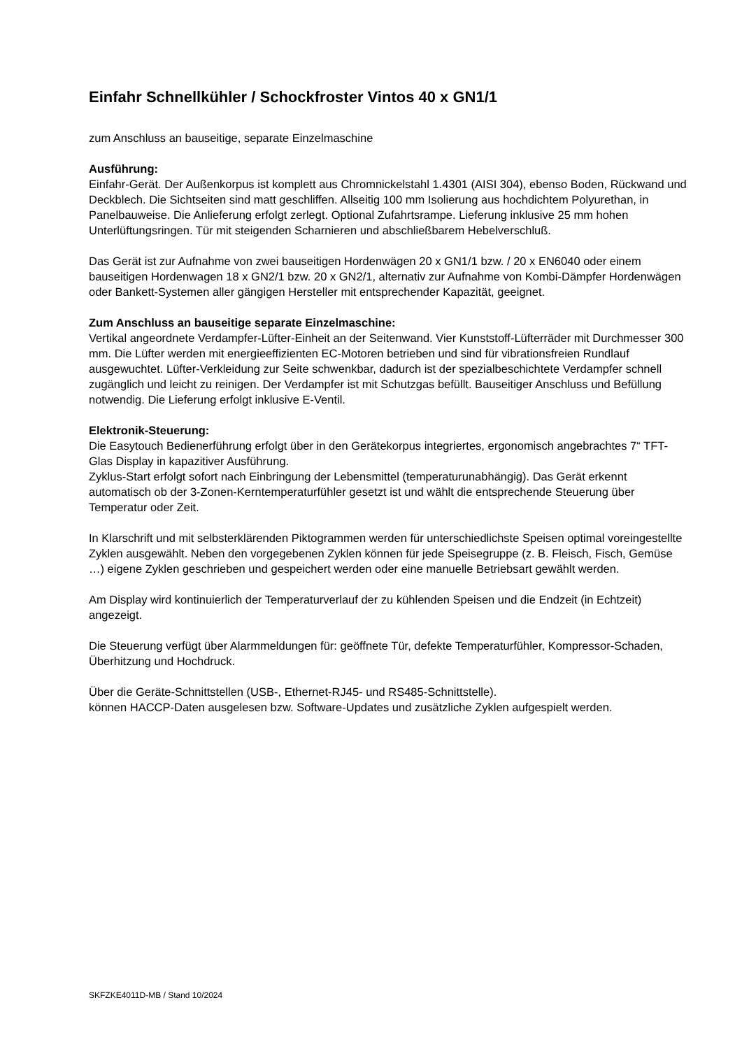Einfahr Schnellkühler / Schockfroster Vintos 40 x GN1/1
zum Anschluss an bauseitige, separate Einzelmaschine
Ausführung:
Einfahr-Gerät. Der Außenkorpus ist komplett aus Chromnickelstahl 1.4301 (AISI 304), ebenso Boden, Rückwand und Deckblech. Die Sichtseiten sind matt geschliffen. Allseitig 100 mm Isolierung aus hochdichtem Polyurethan, in Panelbauweise. Die Anlieferung erfolgt zerlegt. Optional Zufahrtsrampe. Lieferung inklusive 25 mm hohen Unterlüftungsringen. Tür mit steigenden Scharnieren und abschließbarem Hebelverschluß.
Das Gerät ist zur Aufnahme von zwei bauseitigen Hordenwägen 20 x GN1/1 bzw. / 20 x EN6040 oder einem bauseitigen Hordenwagen 18 x GN2/1 bzw. 20 x GN2/1, alternativ zur Aufnahme von Kombi-Dämpfer Hordenwägen oder Bankett-Systemen aller gängigen Hersteller mit entsprechender Kapazität, geeignet.
Zum Anschluss an bauseitige separate Einzelmaschine:
Vertikal angeordnete Verdampfer-Lüfter-Einheit an der Seitenwand. Vier Kunststoff-Lüfterräder mit Durchmesser 300 mm. Die Lüfter werden mit energieeffizienten EC-Motoren betrieben und sind für vibrationsfreien Rundlauf ausgewuchtet. Lüfter-Verkleidung zur Seite schwenkbar, dadurch ist der spezialbeschichtete Verdampfer schnell zugänglich und leicht zu reinigen. Der Verdampfer ist mit Schutzgas befüllt. Bauseitiger Anschluss und Befüllung notwendig. Die Lieferung erfolgt inklusive E-Ventil.
Elektronik-Steuerung:
Die Easytouch Bedienerführung erfolgt über in den Gerätekorpus integriertes, ergonomisch angebrachtes 7“ TFT-Glas Display in kapazitiver Ausführung.
Zyklus-Start erfolgt sofort nach Einbringung der Lebensmittel (temperaturunabhängig). Das Gerät erkennt automatisch ob der 3-Zonen-Kerntemperaturfühler gesetzt ist und wählt die entsprechende Steuerung über Temperatur oder Zeit.
In Klarschrift und mit selbsterklärenden Piktogrammen werden für unterschiedlichste Speisen optimal voreingestellte Zyklen ausgewählt. Neben den vorgegebenen Zyklen können für jede Speisegruppe (z. B. Fleisch, Fisch, Gemüse …) eigene Zyklen geschrieben und gespeichert werden oder eine manuelle Betriebsart gewählt werden.
Am Display wird kontinuierlich der Temperaturverlauf der zu kühlenden Speisen und die Endzeit (in Echtzeit) angezeigt.
Die Steuerung verfügt über Alarmmeldungen für: geöffnete Tür, defekte Temperaturfühler, Kompressor-Schaden, Überhitzung und Hochdruck.
Über die Geräte-Schnittstellen (USB-, Ethernet-RJ45- und RS485-Schnittstelle).
können HACCP-Daten ausgelesen bzw. Software-Updates und zusätzliche Zyklen aufgespielt werden.
SKFZKE4011D-MB / Stand 10/2024